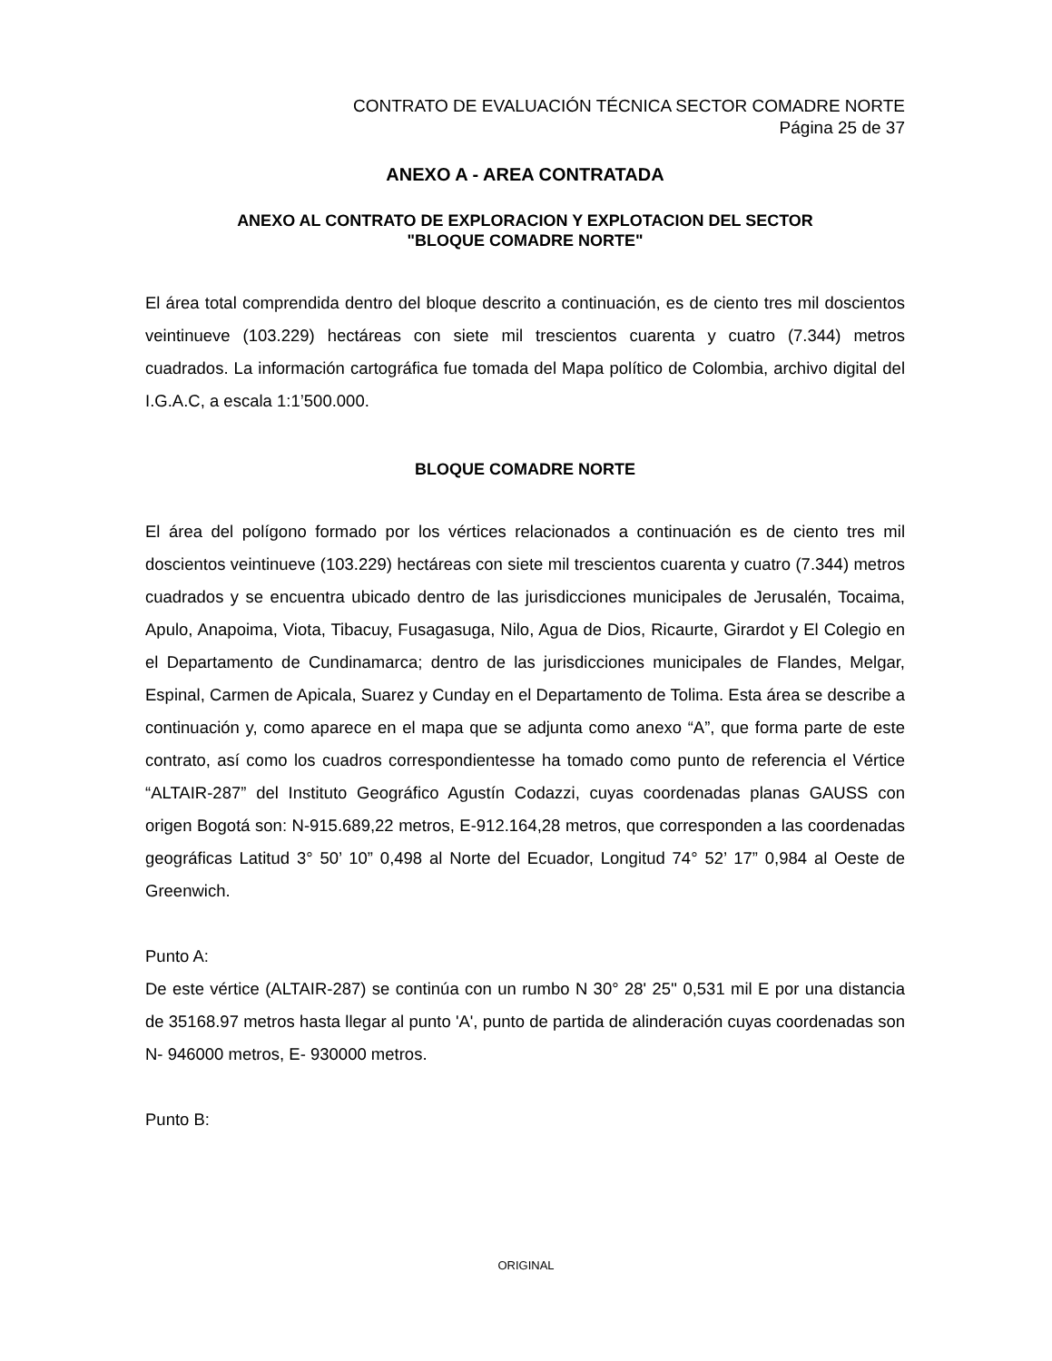CONTRATO DE EVALUACIÓN TÉCNICA SECTOR COMADRE NORTE
Página 25 de 37
ANEXO A - AREA CONTRATADA
ANEXO AL CONTRATO DE EXPLORACION Y EXPLOTACION DEL SECTOR
"BLOQUE COMADRE NORTE"
El área total comprendida dentro del bloque descrito a continuación, es de ciento tres mil doscientos veintinueve (103.229) hectáreas con siete mil trescientos cuarenta y cuatro (7.344) metros cuadrados. La información cartográfica fue tomada del Mapa político de Colombia, archivo digital del I.G.A.C, a escala 1:1’500.000.
BLOQUE COMADRE NORTE
El área del polígono formado por los vértices relacionados a continuación es de ciento tres mil doscientos veintinueve (103.229) hectáreas con siete mil trescientos cuarenta y cuatro (7.344) metros cuadrados y se encuentra ubicado dentro de las jurisdicciones municipales de Jerusalén, Tocaima, Apulo, Anapoima, Viota, Tibacuy, Fusagasuga, Nilo, Agua de Dios, Ricaurte, Girardot y El Colegio en el Departamento de Cundinamarca; dentro de las jurisdicciones municipales de Flandes, Melgar, Espinal, Carmen de Apicala, Suarez y Cunday en el Departamento de Tolima. Esta área se describe a continuación y, como aparece en el mapa que se adjunta como anexo “A”, que forma parte de este contrato, así como los cuadros correspondientesse ha tomado como punto de referencia el Vértice “ALTAIR-287” del Instituto Geográfico Agustín Codazzi, cuyas coordenadas planas GAUSS con origen Bogotá son: N-915.689,22 metros, E-912.164,28 metros, que corresponden a las coordenadas geográficas Latitud 3° 50’ 10” 0,498 al Norte del Ecuador, Longitud 74° 52’ 17” 0,984 al Oeste de Greenwich.
Punto A:
De este vértice (ALTAIR-287) se continúa con un rumbo N 30° 28' 25'' 0,531 mil E por una distancia de 35168.97 metros hasta llegar al punto 'A', punto de partida de alinderación cuyas coordenadas son N- 946000 metros, E- 930000 metros.
Punto B:
ORIGINAL